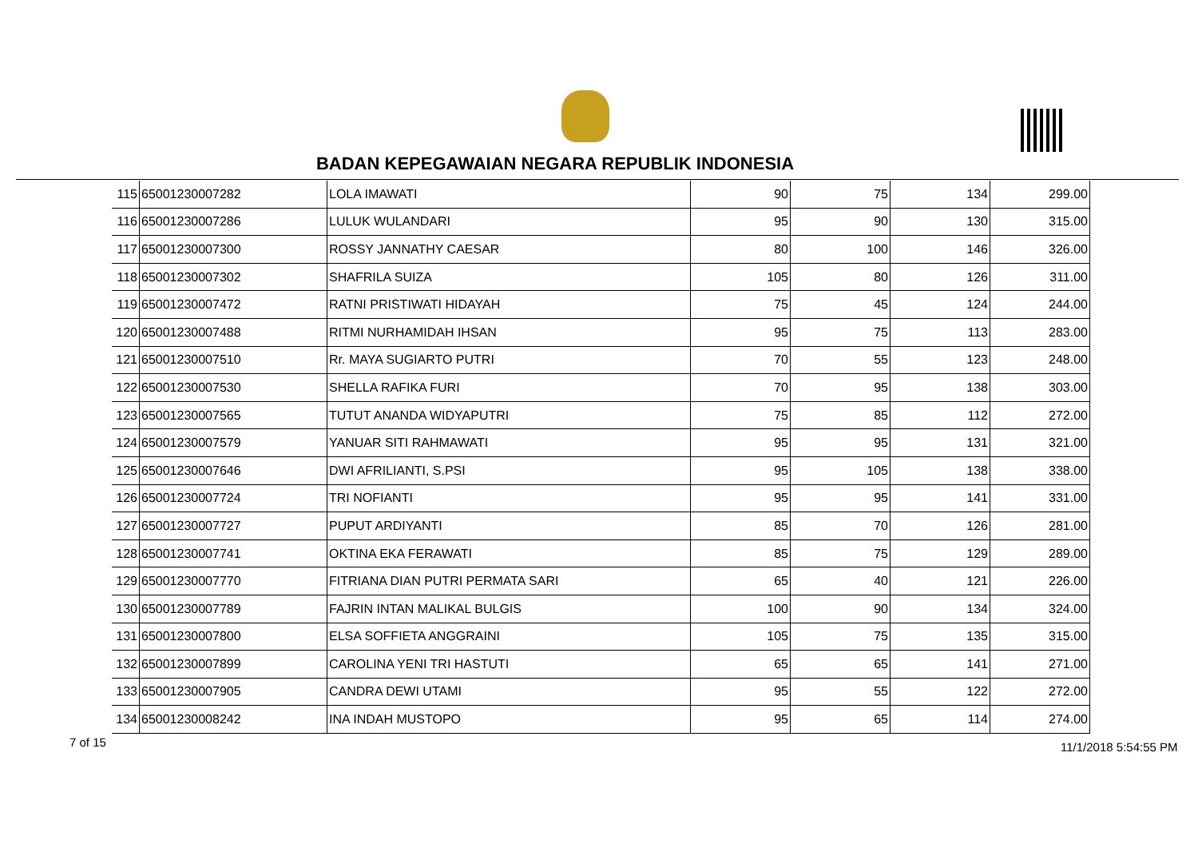BADAN KEPEGAWAIAN NEGARA REPUBLIK INDONESIA
| 115 | 65001230007282 | LOLA IMAWATI | 90 | 75 | 134 | 299.00 |
| 116 | 65001230007286 | LULUK WULANDARI | 95 | 90 | 130 | 315.00 |
| 117 | 65001230007300 | ROSSY JANNATHY CAESAR | 80 | 100 | 146 | 326.00 |
| 118 | 65001230007302 | SHAFRILA SUIZA | 105 | 80 | 126 | 311.00 |
| 119 | 65001230007472 | RATNI PRISTIWATI HIDAYAH | 75 | 45 | 124 | 244.00 |
| 120 | 65001230007488 | RITMI NURHAMIDAH IHSAN | 95 | 75 | 113 | 283.00 |
| 121 | 65001230007510 | Rr. MAYA SUGIARTO PUTRI | 70 | 55 | 123 | 248.00 |
| 122 | 65001230007530 | SHELLA RAFIKA FURI | 70 | 95 | 138 | 303.00 |
| 123 | 65001230007565 | TUTUT ANANDA WIDYAPUTRI | 75 | 85 | 112 | 272.00 |
| 124 | 65001230007579 | YANUAR SITI RAHMAWATI | 95 | 95 | 131 | 321.00 |
| 125 | 65001230007646 | DWI AFRILIANTI, S.PSI | 95 | 105 | 138 | 338.00 |
| 126 | 65001230007724 | TRI NOFIANTI | 95 | 95 | 141 | 331.00 |
| 127 | 65001230007727 | PUPUT ARDIYANTI | 85 | 70 | 126 | 281.00 |
| 128 | 65001230007741 | OKTINA EKA FERAWATI | 85 | 75 | 129 | 289.00 |
| 129 | 65001230007770 | FITRIANA DIAN PUTRI PERMATA SARI | 65 | 40 | 121 | 226.00 |
| 130 | 65001230007789 | FAJRIN INTAN MALIKAL BULGIS | 100 | 90 | 134 | 324.00 |
| 131 | 65001230007800 | ELSA SOFFIETA ANGGRAINI | 105 | 75 | 135 | 315.00 |
| 132 | 65001230007899 | CAROLINA YENI TRI HASTUTI | 65 | 65 | 141 | 271.00 |
| 133 | 65001230007905 | CANDRA DEWI UTAMI | 95 | 55 | 122 | 272.00 |
| 134 | 65001230008242 | INA INDAH MUSTOPO | 95 | 65 | 114 | 274.00 |
7 of 15 11/1/2018 5:54:55 PM